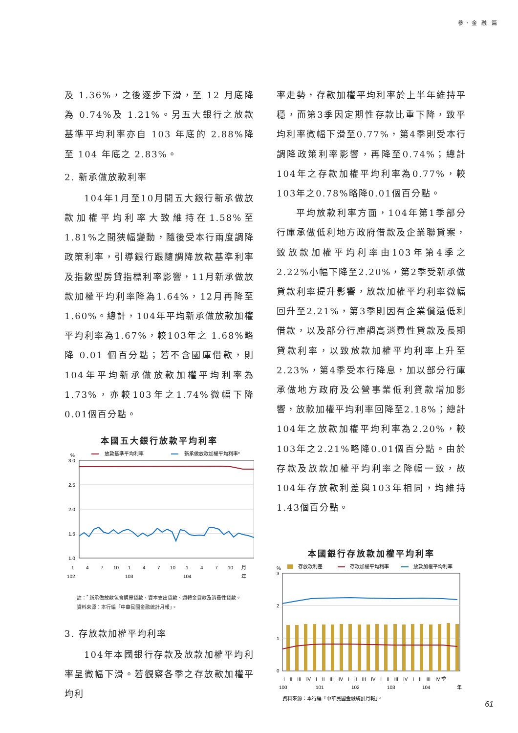參、金 融 篇
及 1.36%，之後逐步下滑，至 12 月底降為 0.74%及 1.21%。另五大銀行之放款基準平均利率亦自 103 年底的 2.88%降至 104 年底之 2.83%。
2. 新承做放款利率
104年1月至10月間五大銀行新承做放款加權平均利率大致維持在1.58%至1.81%之間狹幅變動，隨後受本行兩度調降政策利率，引導銀行跟隨調降放款基準利率及指數型房貸指標利率影響，11月新承做放款加權平均利率降為1.64%，12月再降至1.60%。總計，104年平均新承做放款加權平均利率為1.67%，較103年之 1.68%略降 0.01 個百分點；若不含國庫借款，則104年平均新承做放款加權平均利率為1.73%，亦較103年之1.74%微幅下降0.01個百分點。
本國五大銀行放款平均利率
%
放款基準平均利率
新承做放款加權平均利率*
3.0
2.5
2.0
1.5
1.0
1
4
7
10
1
4
7
10
1
4
7
10
月
102
103
104
年
註：<sup>*</sup> 新承做放款包含購屋貸款、資本支出貸款、週轉金貸款及消費性貸款。
資料來源：本行編「中華民國金融統計月報」。
3. 存放款加權平均利率
104年本國銀行存款及放款加權平均利率呈微幅下滑。若觀察各季之存放款加權平均利
率走勢，存款加權平均利率於上半年維持平穩，而第3季因定期性存款比重下降，致平均利率微幅下滑至0.77%，第4季則受本行調降政策利率影響，再降至0.74%；總計104年之存款加權平均利率為0.77%，較103年之0.78%略降0.01個百分點。
平均放款利率方面，104年第1季部分行庫承做低利地方政府借款及企業聯貸案，致放款加權平均利率由103年第4季之2.22%小幅下降至2.20%，第2季受新承做貸款利率提升影響，放款加權平均利率微幅回升至2.21%，第3季則因有企業償還低利借款，以及部分行庫調高消費性貸款及長期貸款利率，以致放款加權平均利率上升至2.23%，第4季受本行降息，加以部分行庫承做地方政府及公營事業低利貸款增加影響，放款加權平均利率回降至2.18%；總計104年之放款加權平均利率為2.20%，較103年之2.21%略降0.01個百分點。由於存款及放款加權平均利率之降幅一致，故104年存放款利差與103年相同，均維持1.43個百分點。
本國銀行存放款加權平均利率
%
存放款利差
存款加權平均利率
放款加權平均利率
3
2
1
0
I　II　III　IV　I　II　III　IV　I　II　III　IV　I　II　III　IV　I　II　III　IV 季
100
101
102
103
104
年
資料來源：本行編「中華民國金融統計月報」。
61